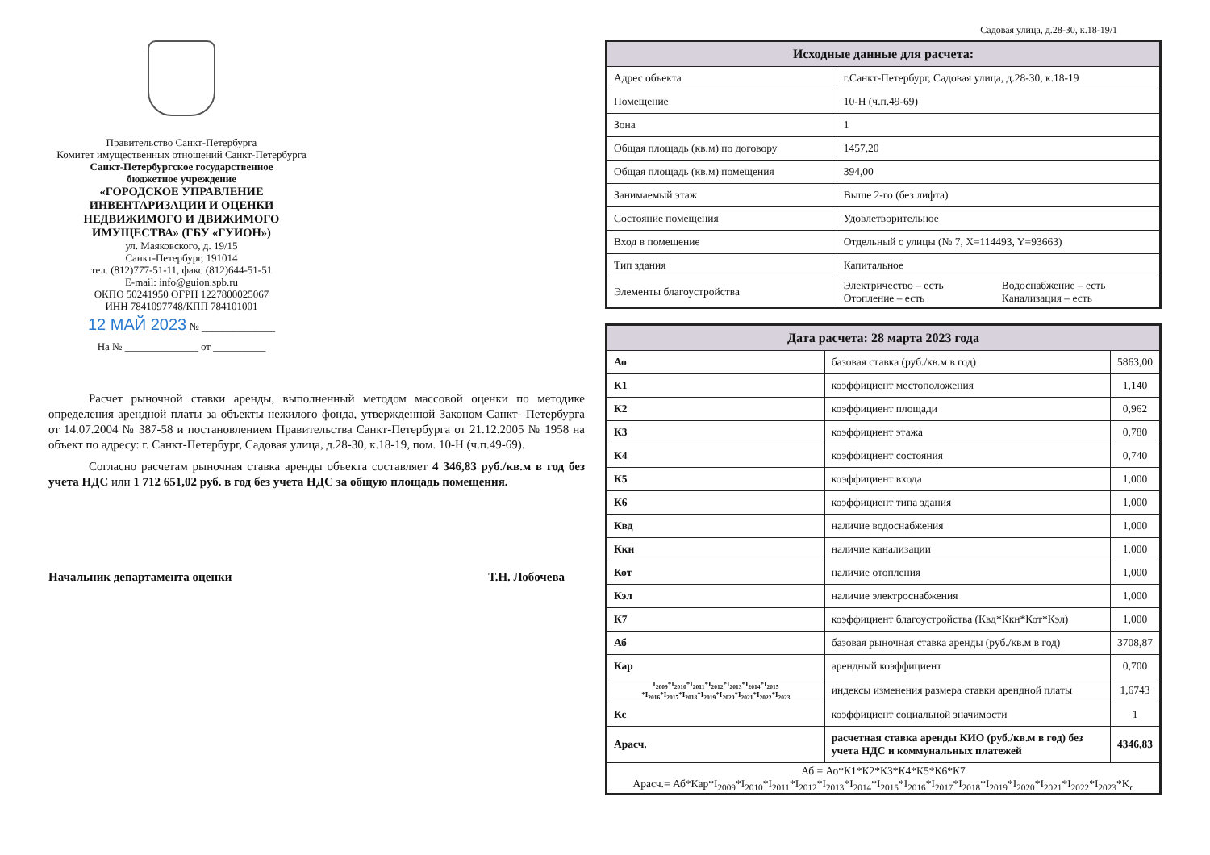Правительство Санкт-Петербурга
Комитет имущественных отношений Санкт-Петербурга
Санкт-Петербургское государственное
бюджетное учреждение
«ГОРОДСКОЕ УПРАВЛЕНИЕ
ИНВЕНТАРИЗАЦИИ И ОЦЕНКИ
НЕДВИЖИМОГО И ДВИЖИМОГО
ИМУЩЕСТВА» (ГБУ «ГУИОН»)
ул. Маяковского, д. 19/15
Санкт-Петербург, 191014
тел. (812)777-51-11, факс (812)644-51-51
E-mail: info@guion.spb.ru
ОКПО 50241950 ОГРН 1227800025067
ИНН 7841097748/КПП 784101001
12 МАЙ 2023 № ______________
На № ______________ от __________
Расчет рыночной ставки аренды, выполненный методом массовой оценки по методике определения арендной платы за объекты нежилого фонда, утвержденной Законом Санкт- Петербурга от 14.07.2004 № 387-58 и постановлением Правительства Санкт-Петербурга от 21.12.2005 № 1958 на объект по адресу: г. Санкт-Петербург, Садовая улица, д.28-30, к.18-19, пом. 10-Н (ч.п.49-69).
Согласно расчетам рыночная ставка аренды объекта составляет 4 346,83 руб./кв.м в год без учета НДС или 1 712 651,02 руб. в год без учета НДС за общую площадь помещения.
Начальник департамента оценки Т.Н. Лобочева
Садовая улица, д.28-30, к.18-19/1
| Исходные данные для расчета: | | |
| --- | --- | --- |
| Адрес объекта | г.Санкт-Петербург, Садовая улица, д.28-30, к.18-19 | |
| Помещение | 10-Н (ч.п.49-69) | |
| Зона | 1 | |
| Общая площадь (кв.м) по договору | 1457,20 | |
| Общая площадь (кв.м) помещения | 394,00 | |
| Занимаемый этаж | Выше 2-го (без лифта) | |
| Состояние помещения | Удовлетворительное | |
| Вход в помещение | Отдельный с улицы (№ 7, X=114493, Y=93663) | |
| Тип здания | Капитальное | |
| Элементы благоустройства | Электричество – есть Отопление – есть | Водоснабжение – есть Канализация – есть |
| Дата расчета: 28 марта 2023 года | | |
| --- | --- | --- |
| Ао | базовая ставка (руб./кв.м в год) | 5863,00 |
| К1 | коэффициент местоположения | 1,140 |
| К2 | коэффициент площади | 0,962 |
| К3 | коэффициент этажа | 0,780 |
| К4 | коэффициент состояния | 0,740 |
| К5 | коэффициент входа | 1,000 |
| К6 | коэффициент типа здания | 1,000 |
| Квд | наличие водоснабжения | 1,000 |
| Ккн | наличие канализации | 1,000 |
| Кот | наличие отопления | 1,000 |
| Кэл | наличие электроснабжения | 1,000 |
| К7 | коэффициент благоустройства (Квд*Ккн*Кот*Кэл) | 1,000 |
| Аб | базовая рыночная ставка аренды (руб./кв.м в год) | 3708,87 |
| Кар | арендный коэффициент | 0,700 |
| I<sub>2009</sub>*I<sub>2010</sub>*I<sub>2011</sub>*I<sub>2012</sub>*I<sub>2013</sub>*I<sub>2014</sub>*I<sub>2015</sub> *I<sub>2016</sub>*I<sub>2017</sub>*I<sub>2018</sub>*I<sub>2019</sub>*I<sub>2020</sub>*I<sub>2021</sub>*I<sub>2022</sub>*I<sub>2023</sub> | индексы изменения размера ставки арендной платы | 1,6743 |
| Кс | коэффициент социальной значимости | 1 |
| Арасч. | расчетная ставка аренды КИО (руб./кв.м в год) без учета НДС и коммунальных платежей | 4346,83 |
| Аб = Ао*К1*К2*К3*К4*К5*К6*К7 Арасч.= Аб*Кар*I<sub>2009</sub>*I<sub>2010</sub>*I<sub>2011</sub>*I<sub>2012</sub>*I<sub>2013</sub>*I<sub>2014</sub>*I<sub>2015</sub>*I<sub>2016</sub>*I<sub>2017</sub>*I<sub>2018</sub>*I<sub>2019</sub>*I<sub>2020</sub>*I<sub>2021</sub>*I<sub>2022</sub>*I<sub>2023</sub>*K<sub>c</sub> | | |